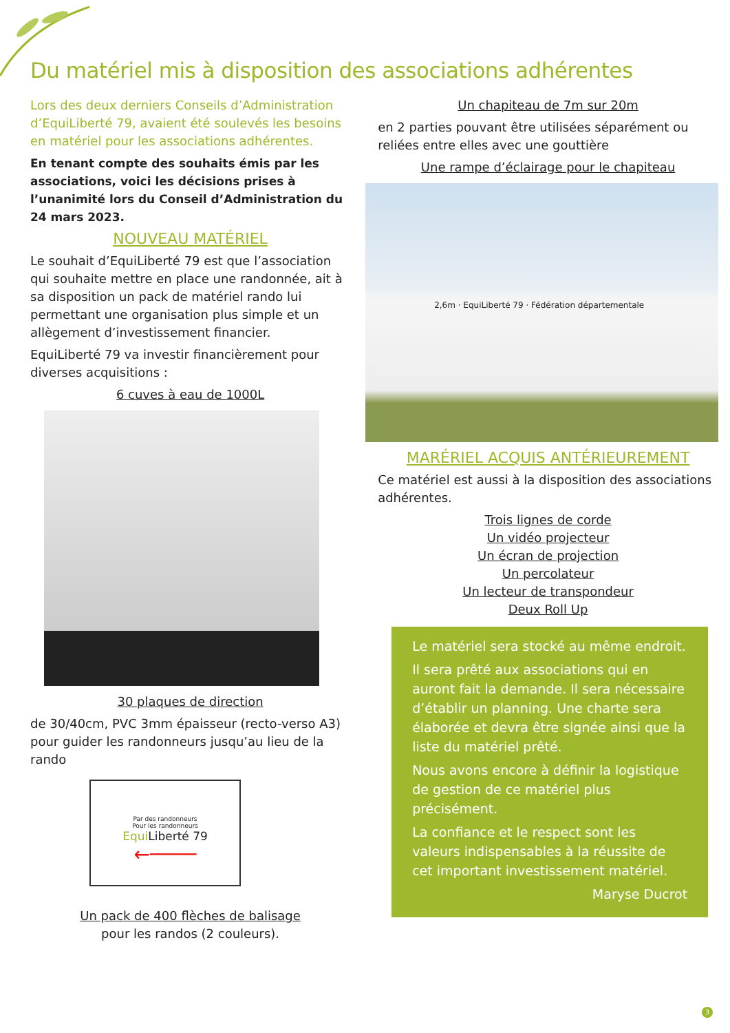Du matériel mis à disposition des associations adhérentes
Lors des deux derniers Conseils d’Administration d’EquiLiberté 79, avaient été soulevés les besoins en matériel pour les associations adhérentes.
En tenant compte des souhaits émis par les associations, voici les décisions prises à l’unanimité lors du Conseil d’Administration du 24 mars 2023.
NOUVEAU MATÉRIEL
Le souhait d’EquiLiberté 79 est que l’association qui souhaite mettre en place une randonnée, ait à sa disposition un pack de matériel rando lui permettant une organisation plus simple et un allègement d’investissement financier.
EquiLiberté 79 va investir financièrement pour diverses acquisitions :
6 cuves à eau de 1000L
30 plaques de direction
de 30/40cm, PVC 3mm épaisseur (recto-verso A3) pour guider les randonneurs jusqu’au lieu de la rando
Par des randonneurs
Pour les randonneurs
Equi Liberté 79
←────
Un pack de 400 flèches de balisage
pour les randos (2 couleurs).
Un chapiteau de 7m sur 20m
en 2 parties pouvant être utilisées séparément ou reliées entre elles avec une gouttière
Une rampe d’éclairage pour le chapiteau
2,6m · EquiLiberté 79 · Fédération départementale
MARÉRIEL ACQUIS ANTÉRIEUREMENT
Ce matériel est aussi à la disposition des associations adhérentes.
Trois lignes de corde
Un vidéo projecteur
Un écran de projection
Un percolateur
Un lecteur de transpondeur
Deux Roll Up
Le matériel sera stocké au même endroit.
Il sera prêté aux associations qui en auront fait la demande. Il sera nécessaire d’établir un planning. Une charte sera élaborée et devra être signée ainsi que la liste du matériel prêté.
Nous avons encore à définir la logistique de gestion de ce matériel plus précisément.
La confiance et le respect sont les valeurs indispensables à la réussite de cet important investissement matériel.
Maryse Ducrot
3